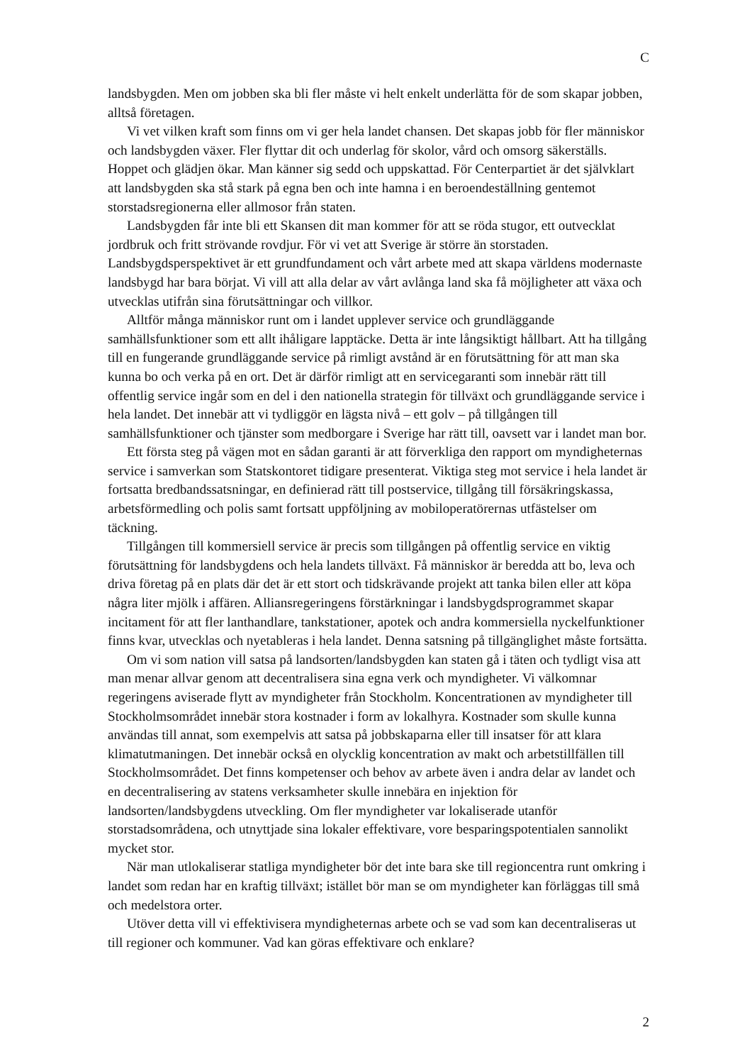C
landsbygden. Men om jobben ska bli fler måste vi helt enkelt underlätta för de som skapar jobben, alltså företagen.
Vi vet vilken kraft som finns om vi ger hela landet chansen. Det skapas jobb för fler människor och landsbygden växer. Fler flyttar dit och underlag för skolor, vård och omsorg säkerställs. Hoppet och glädjen ökar. Man känner sig sedd och uppskattad. För Centerpartiet är det självklart att landsbygden ska stå stark på egna ben och inte hamna i en beroendeställning gentemot storstadsregionerna eller allmosor från staten.
Landsbygden får inte bli ett Skansen dit man kommer för att se röda stugor, ett outvecklat jordbruk och fritt strövande rovdjur. För vi vet att Sverige är större än storstaden. Landsbygdsperspektivet är ett grundfundament och vårt arbete med att skapa världens modernaste landsbygd har bara börjat. Vi vill att alla delar av vårt avlånga land ska få möjligheter att växa och utvecklas utifrån sina förutsättningar och villkor.
Alltför många människor runt om i landet upplever service och grundläggande samhällsfunktioner som ett allt ihåligare lapptäcke. Detta är inte långsiktigt hållbart. Att ha tillgång till en fungerande grundläggande service på rimligt avstånd är en förutsättning för att man ska kunna bo och verka på en ort. Det är därför rimligt att en servicegaranti som innebär rätt till offentlig service ingår som en del i den nationella strategin för tillväxt och grundläggande service i hela landet. Det innebär att vi tydliggör en lägsta nivå – ett golv – på tillgången till samhällsfunktioner och tjänster som medborgare i Sverige har rätt till, oavsett var i landet man bor.
Ett första steg på vägen mot en sådan garanti är att förverkliga den rapport om myndigheternas service i samverkan som Statskontoret tidigare presenterat. Viktiga steg mot service i hela landet är fortsatta bredbandssatsningar, en definierad rätt till postservice, tillgång till försäkringskassa, arbetsförmedling och polis samt fortsatt uppföljning av mobiloperatörernas utfästelser om täckning.
Tillgången till kommersiell service är precis som tillgången på offentlig service en viktig förutsättning för landsbygdens och hela landets tillväxt. Få människor är beredda att bo, leva och driva företag på en plats där det är ett stort och tidskrävande projekt att tanka bilen eller att köpa några liter mjölk i affären. Alliansregeringens förstärkningar i landsbygdsprogrammet skapar incitament för att fler lanthandlare, tankstationer, apotek och andra kommersiella nyckelfunktioner finns kvar, utvecklas och nyetableras i hela landet. Denna satsning på tillgänglighet måste fortsätta.
Om vi som nation vill satsa på landsorten/landsbygden kan staten gå i täten och tydligt visa att man menar allvar genom att decentralisera sina egna verk och myndigheter. Vi välkomnar regeringens aviserade flytt av myndigheter från Stockholm. Koncentrationen av myndigheter till Stockholmsområdet innebär stora kostnader i form av lokalhyra. Kostnader som skulle kunna användas till annat, som exempelvis att satsa på jobbskaparna eller till insatser för att klara klimatutmaningen. Det innebär också en olycklig koncentration av makt och arbetstillfällen till Stockholmsområdet. Det finns kompetenser och behov av arbete även i andra delar av landet och en decentralisering av statens verksamheter skulle innebära en injektion för landsorten/landsbygdens utveckling. Om fler myndigheter var lokaliserade utanför storstadsområdena, och utnyttjade sina lokaler effektivare, vore besparingspotentialen sannolikt mycket stor.
När man utlokaliserar statliga myndigheter bör det inte bara ske till regioncentra runt omkring i landet som redan har en kraftig tillväxt; istället bör man se om myndigheter kan förläggas till små och medelstora orter.
Utöver detta vill vi effektivisera myndigheternas arbete och se vad som kan decentraliseras ut till regioner och kommuner. Vad kan göras effektivare och enklare?
2